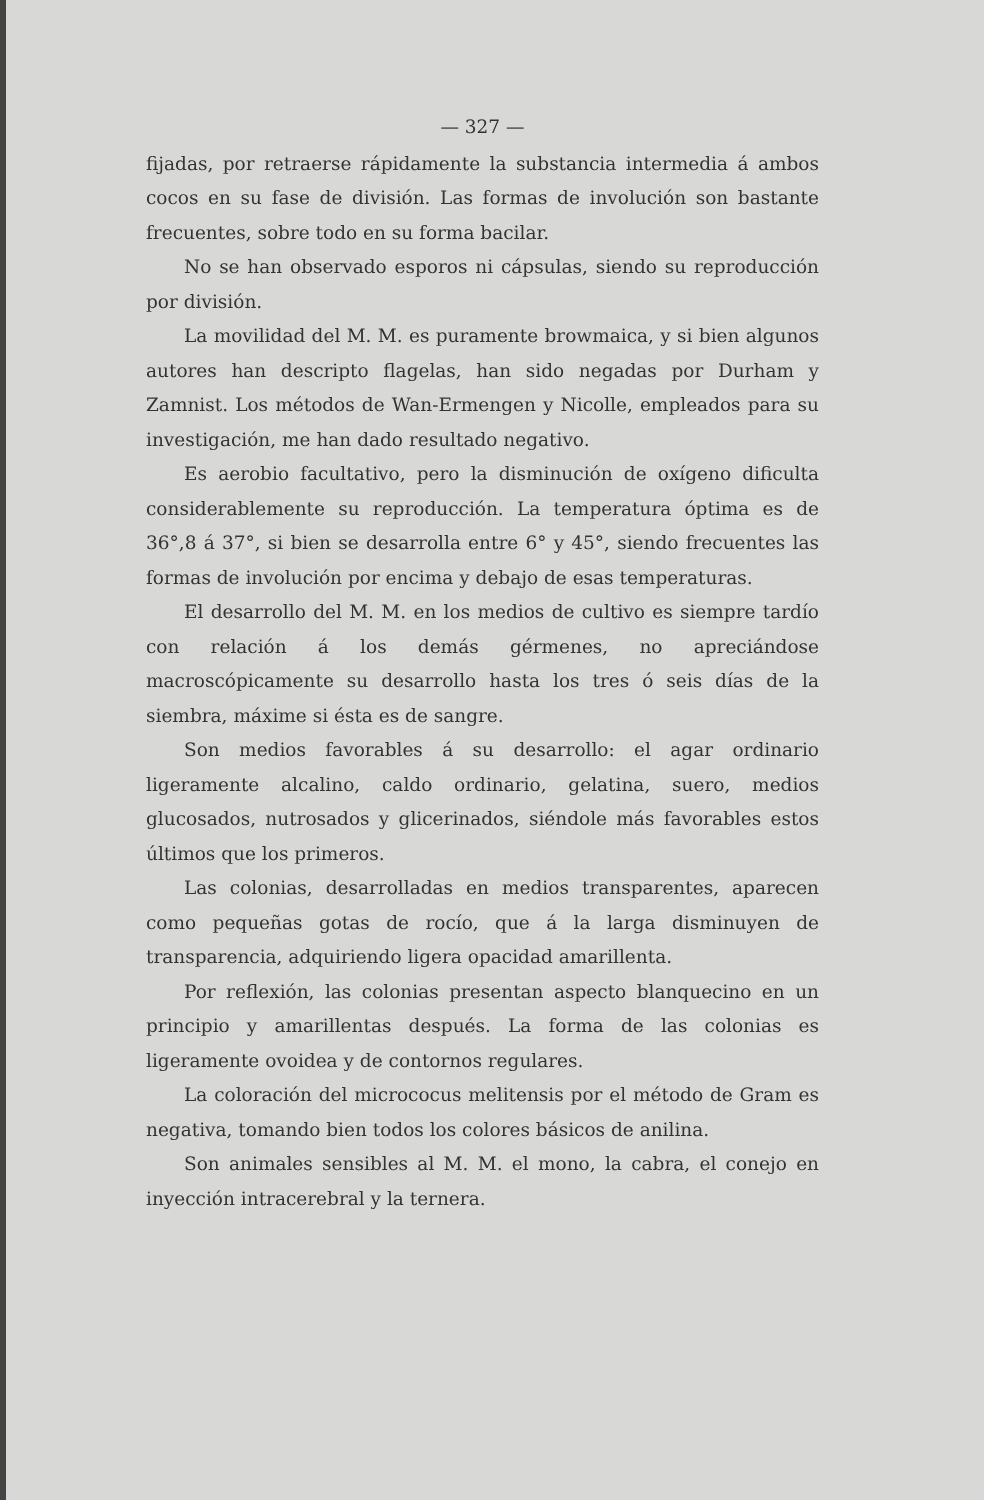— 327 —
fijadas, por retraerse rápidamente la substancia intermedia á ambos cocos en su fase de división. Las formas de involución son bastante frecuentes, sobre todo en su forma bacilar.
No se han observado esporos ni cápsulas, siendo su reproducción por división.
La movilidad del M. M. es puramente browmaica, y si bien algunos autores han descripto flagelas, han sido negadas por Durham y Zamnist. Los métodos de Wan-Ermengen y Nicolle, empleados para su investigación, me han dado resultado negativo.
Es aerobio facultativo, pero la disminución de oxígeno dificulta considerablemente su reproducción. La temperatura óptima es de 36°,8 á 37°, si bien se desarrolla entre 6° y 45°, siendo frecuentes las formas de involución por encima y debajo de esas temperaturas.
El desarrollo del M. M. en los medios de cultivo es siempre tardío con relación á los demás gérmenes, no apreciándose macroscópicamente su desarrollo hasta los tres ó seis días de la siembra, máxime si ésta es de sangre.
Son medios favorables á su desarrollo: el agar ordinario ligeramente alcalino, caldo ordinario, gelatina, suero, medios glucosados, nutrosados y glicerinados, siéndole más favorables estos últimos que los primeros.
Las colonias, desarrolladas en medios transparentes, aparecen como pequeñas gotas de rocío, que á la larga disminuyen de transparencia, adquiriendo ligera opacidad amarillenta.
Por reflexión, las colonias presentan aspecto blanquecino en un principio y amarillentas después. La forma de las colonias es ligeramente ovoidea y de contornos regulares.
La coloración del micrococus melitensis por el método de Gram es negativa, tomando bien todos los colores básicos de anilina.
Son animales sensibles al M. M. el mono, la cabra, el conejo en inyección intracerebral y la ternera.